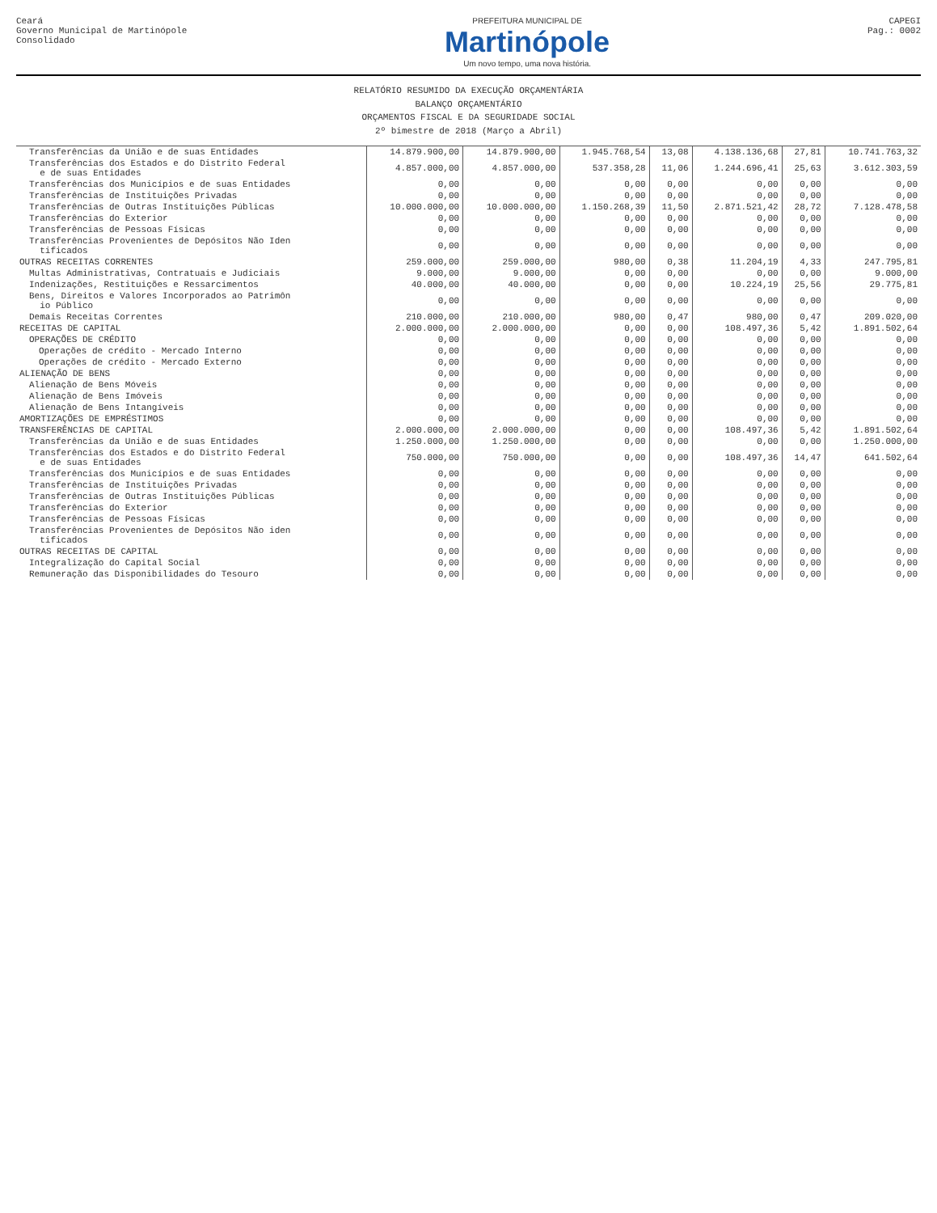Ceará
Governo Municipal de Martinópole
Consolidado
PREFEITURA MUNICIPAL DE
Martinópole
Um novo tempo, uma nova história.
CAPEGI
Pag.: 0002
RELATÓRIO RESUMIDO DA EXECUÇÃO ORÇAMENTÁRIA
BALANÇO ORÇAMENTÁRIO
ORÇAMENTOS FISCAL E DA SEGURIDADE SOCIAL
2º bimestre de 2018 (Março a Abril)
| Transferências da União e de suas Entidades | 14.879.900,00 | 14.879.900,00 | 1.945.768,54 | 13,08 | 4.138.136,68 | 27,81 | 10.741.763,32 |
| Transferências dos Estados e do Distrito Federal e de suas Entidades | 4.857.000,00 | 4.857.000,00 | 537.358,28 | 11,06 | 1.244.696,41 | 25,63 | 3.612.303,59 |
| Transferências dos Municípios e de suas Entidades | 0,00 | 0,00 | 0,00 | 0,00 | 0,00 | 0,00 | 0,00 |
| Transferências de Instituições Privadas | 0,00 | 0,00 | 0,00 | 0,00 | 0,00 | 0,00 | 0,00 |
| Transferências de Outras Instituições Públicas | 10.000.000,00 | 10.000.000,00 | 1.150.268,39 | 11,50 | 2.871.521,42 | 28,72 | 7.128.478,58 |
| Transferências do Exterior | 0,00 | 0,00 | 0,00 | 0,00 | 0,00 | 0,00 | 0,00 |
| Transferências de Pessoas Físicas | 0,00 | 0,00 | 0,00 | 0,00 | 0,00 | 0,00 | 0,00 |
| Transferências Provenientes de Depósitos Não Iden tificados | 0,00 | 0,00 | 0,00 | 0,00 | 0,00 | 0,00 | 0,00 |
| OUTRAS RECEITAS CORRENTES | 259.000,00 | 259.000,00 | 980,00 | 0,38 | 11.204,19 | 4,33 | 247.795,81 |
| Multas Administrativas, Contratuais e Judiciais | 9.000,00 | 9.000,00 | 0,00 | 0,00 | 0,00 | 0,00 | 9.000,00 |
| Indenizações, Restituições e Ressarcimentos | 40.000,00 | 40.000,00 | 0,00 | 0,00 | 10.224,19 | 25,56 | 29.775,81 |
| Bens, Direitos e Valores Incorporados ao Patrimôn io Público | 0,00 | 0,00 | 0,00 | 0,00 | 0,00 | 0,00 | 0,00 |
| Demais Receitas Correntes | 210.000,00 | 210.000,00 | 980,00 | 0,47 | 980,00 | 0,47 | 209.020,00 |
| RECEITAS DE CAPITAL | 2.000.000,00 | 2.000.000,00 | 0,00 | 0,00 | 108.497,36 | 5,42 | 1.891.502,64 |
| OPERAÇÕES DE CRÉDITO | 0,00 | 0,00 | 0,00 | 0,00 | 0,00 | 0,00 | 0,00 |
| Operações de crédito - Mercado Interno | 0,00 | 0,00 | 0,00 | 0,00 | 0,00 | 0,00 | 0,00 |
| Operações de crédito - Mercado Externo | 0,00 | 0,00 | 0,00 | 0,00 | 0,00 | 0,00 | 0,00 |
| ALIENAÇÃO DE BENS | 0,00 | 0,00 | 0,00 | 0,00 | 0,00 | 0,00 | 0,00 |
| Alienação de Bens Móveis | 0,00 | 0,00 | 0,00 | 0,00 | 0,00 | 0,00 | 0,00 |
| Alienação de Bens Imóveis | 0,00 | 0,00 | 0,00 | 0,00 | 0,00 | 0,00 | 0,00 |
| Alienação de Bens Intangíveis | 0,00 | 0,00 | 0,00 | 0,00 | 0,00 | 0,00 | 0,00 |
| AMORTIZAÇÕES DE EMPRÉSTIMOS | 0,00 | 0,00 | 0,00 | 0,00 | 0,00 | 0,00 | 0,00 |
| TRANSFERÊNCIAS DE CAPITAL | 2.000.000,00 | 2.000.000,00 | 0,00 | 0,00 | 108.497,36 | 5,42 | 1.891.502,64 |
| Transferências da União e de suas Entidades | 1.250.000,00 | 1.250.000,00 | 0,00 | 0,00 | 0,00 | 0,00 | 1.250.000,00 |
| Transferências dos Estados e do Distrito Federal e de suas Entidades | 750.000,00 | 750.000,00 | 0,00 | 0,00 | 108.497,36 | 14,47 | 641.502,64 |
| Transferências dos Municípios e de suas Entidades | 0,00 | 0,00 | 0,00 | 0,00 | 0,00 | 0,00 | 0,00 |
| Transferências de Instituições Privadas | 0,00 | 0,00 | 0,00 | 0,00 | 0,00 | 0,00 | 0,00 |
| Transferências de Outras Instituições Públicas | 0,00 | 0,00 | 0,00 | 0,00 | 0,00 | 0,00 | 0,00 |
| Transferências do Exterior | 0,00 | 0,00 | 0,00 | 0,00 | 0,00 | 0,00 | 0,00 |
| Transferências de Pessoas Físicas | 0,00 | 0,00 | 0,00 | 0,00 | 0,00 | 0,00 | 0,00 |
| Transferências Provenientes de Depósitos Não iden tificados | 0,00 | 0,00 | 0,00 | 0,00 | 0,00 | 0,00 | 0,00 |
| OUTRAS RECEITAS DE CAPITAL | 0,00 | 0,00 | 0,00 | 0,00 | 0,00 | 0,00 | 0,00 |
| Integralização do Capital Social | 0,00 | 0,00 | 0,00 | 0,00 | 0,00 | 0,00 | 0,00 |
| Remuneração das Disponibilidades do Tesouro | 0,00 | 0,00 | 0,00 | 0,00 | 0,00 | 0,00 | 0,00 |